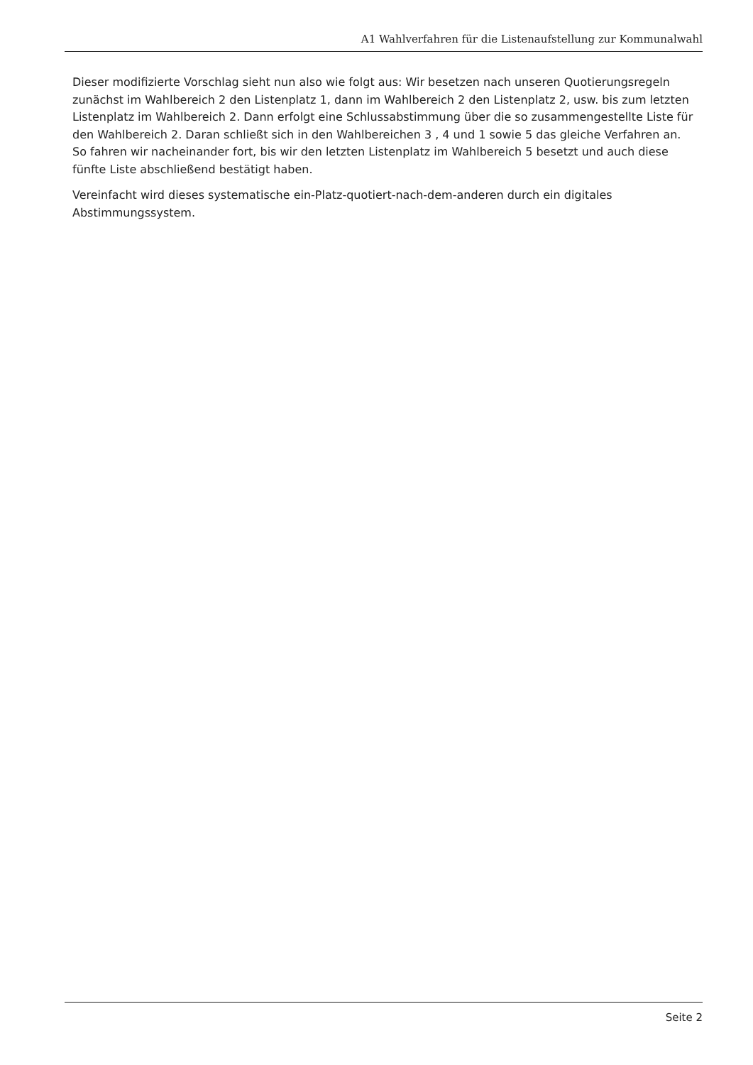A1 Wahlverfahren für die Listenaufstellung zur Kommunalwahl
Dieser modifizierte Vorschlag sieht nun also wie folgt aus: Wir besetzen nach unseren Quotierungsregeln zunächst im Wahlbereich 2 den Listenplatz 1, dann im Wahlbereich 2 den Listenplatz 2, usw. bis zum letzten Listenplatz im Wahlbereich 2. Dann erfolgt eine Schlussabstimmung über die so zusammengestellte Liste für den Wahlbereich 2. Daran schließt sich in den Wahlbereichen 3 , 4 und 1 sowie 5 das gleiche Verfahren an. So fahren wir nacheinander fort, bis wir den letzten Listenplatz im Wahlbereich 5 besetzt und auch diese fünfte Liste abschließend bestätigt haben.
Vereinfacht wird dieses systematische ein-Platz-quotiert-nach-dem-anderen durch ein digitales Abstimmungssystem.
Seite 2